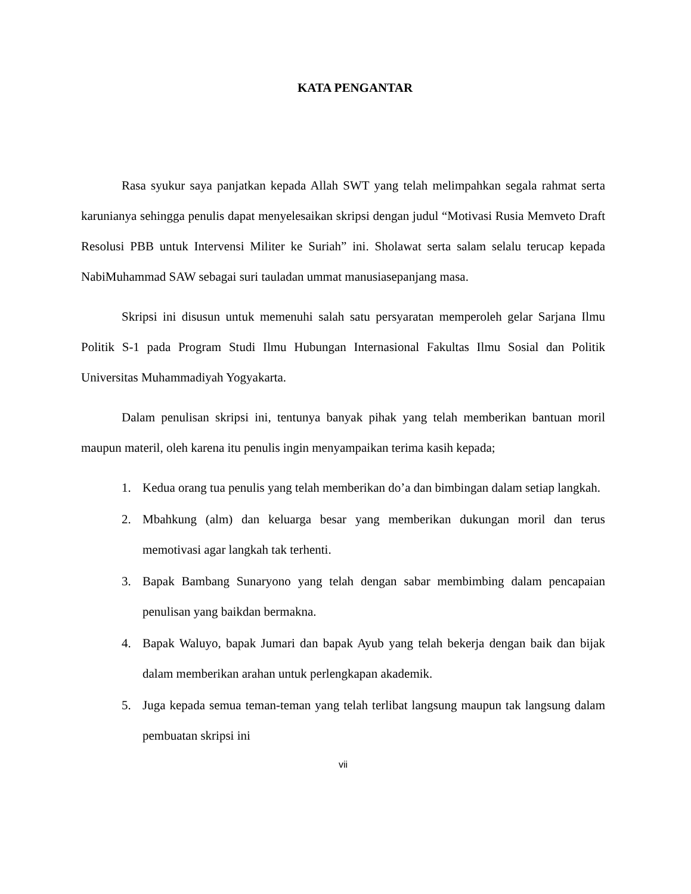KATA PENGANTAR
Rasa syukur saya panjatkan kepada Allah SWT yang telah melimpahkan segala rahmat serta karunianya sehingga penulis dapat menyelesaikan skripsi dengan judul “Motivasi Rusia Memveto Draft Resolusi PBB untuk Intervensi Militer ke Suriah” ini. Sholawat serta salam selalu terucap kepada NabiMuhammad SAW sebagai suri tauladan ummat manusiasepanjang masa.
Skripsi ini disusun untuk memenuhi salah satu persyaratan memperoleh gelar Sarjana Ilmu Politik S-1 pada Program Studi Ilmu Hubungan Internasional Fakultas Ilmu Sosial dan Politik Universitas Muhammadiyah Yogyakarta.
Dalam penulisan skripsi ini, tentunya banyak pihak yang telah memberikan bantuan moril maupun materil, oleh karena itu penulis ingin menyampaikan terima kasih kepada;
1. Kedua orang tua penulis yang telah memberikan do’a dan bimbingan dalam setiap langkah.
2. Mbahkung (alm) dan keluarga besar yang memberikan dukungan moril dan terus memotivasi agar langkah tak terhenti.
3. Bapak Bambang Sunaryono yang telah dengan sabar membimbing dalam pencapaian penulisan yang baikdan bermakna.
4. Bapak Waluyo, bapak Jumari dan bapak Ayub yang telah bekerja dengan baik dan bijak dalam memberikan arahan untuk perlengkapan akademik.
5. Juga kepada semua teman-teman yang telah terlibat langsung maupun tak langsung dalam pembuatan skripsi ini
vii